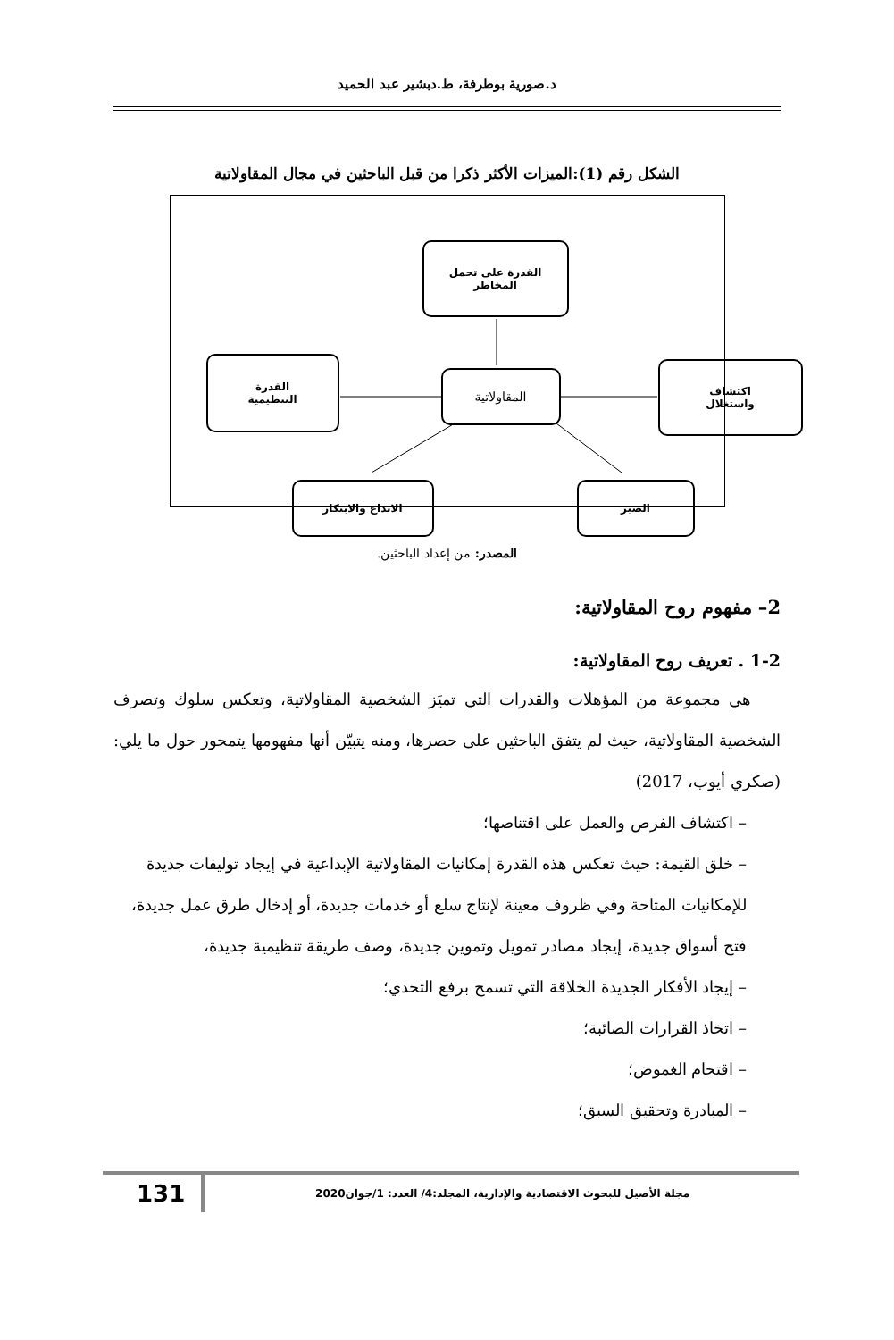د.صورية بوطرفة، ط.دبشير عبد الحميد
الشكل رقم (1):الميزات الأكثر ذكرا من قبل الباحثين في مجال المقاولاتية
القدرة على تحمل
المخاطر
المقاولاتية
القدرة
التنظيمية
اكتشاف
واستغلال
الابداع والابتكار الصبر
المصدر: من إعداد الباحثين.
2– مفهوم روح المقاولاتية:
1-2 . تعريف روح المقاولاتية:
هي مجموعة من المؤهلات والقدرات التي تميَز الشخصية المقاولاتية، وتعكس سلوك وتصرف الشخصية المقاولاتية، حيث لم يتفق الباحثين على حصرها، ومنه يتبيّن أنها مفهومها يتمحور حول ما يلي:(صكري أيوب، 2017)
– اكتشاف الفرص والعمل على اقتناصها؛
– خلق القيمة: حيث تعكس هذه القدرة إمكانيات المقاولاتية الإبداعية في إيجاد توليفات جديدة للإمكانيات المتاحة وفي ظروف معينة لإنتاج سلع أو خدمات جديدة، أو إدخال طرق عمل جديدة، فتح أسواق جديدة، إيجاد مصادر تمويل وتموين جديدة، وصف طريقة تنظيمية جديدة،
– إيجاد الأفكار الجديدة الخلاقة التي تسمح برفع التحدي؛
– اتخاذ القرارات الصائبة؛
– اقتحام الغموض؛
– المبادرة وتحقيق السبق؛
131
مجلة الأصيل للبحوث الاقتصادية والإدارية، المجلد:4/ العدد: 1/جوان2020